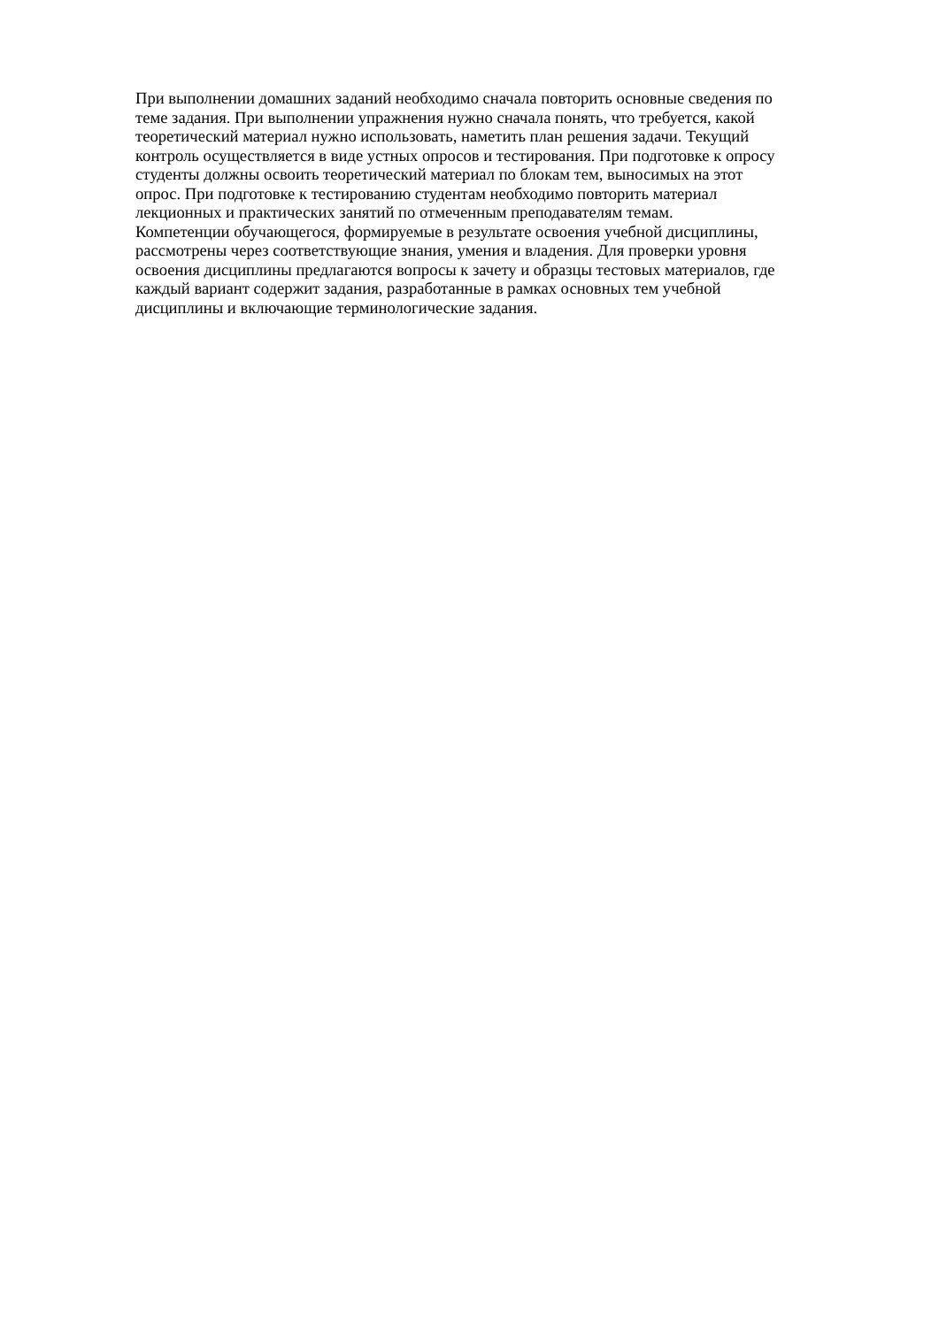При выполнении домашних заданий необходимо сначала повторить основные сведения по
теме задания. При выполнении упражнения нужно сначала понять, что требуется, какой
теоретический материал нужно использовать, наметить план решения задачи. Текущий
контроль осуществляется в виде устных опросов и тестирования. При подготовке к опросу
студенты должны освоить теоретический материал по блокам тем, выносимых на этот
опрос. При подготовке к тестированию студентам необходимо повторить материал
лекционных и практических занятий по отмеченным преподавателям темам.
Компетенции обучающегося, формируемые в результате освоения учебной дисциплины,
рассмотрены через соответствующие знания, умения и владения. Для проверки уровня
освоения дисциплины предлагаются вопросы к зачету и образцы тестовых материалов, где
каждый вариант содержит задания, разработанные в рамках основных тем учебной
дисциплины и включающие терминологические задания.